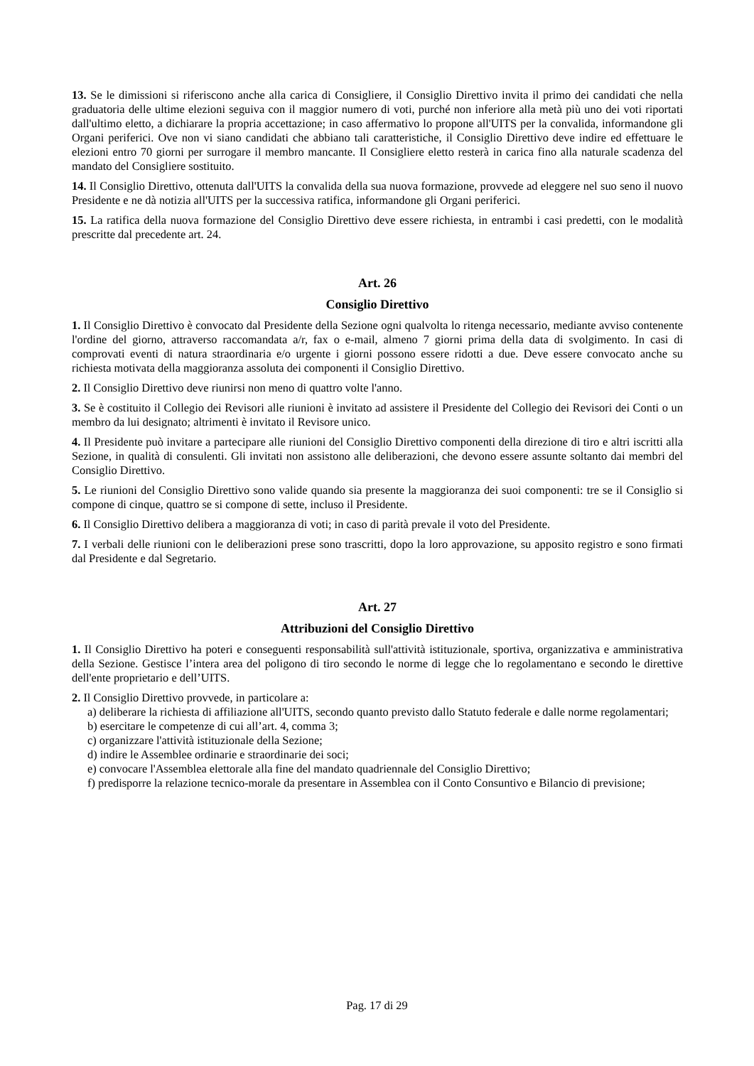13. Se le dimissioni si riferiscono anche alla carica di Consigliere, il Consiglio Direttivo invita il primo dei candidati che nella graduatoria delle ultime elezioni seguiva con il maggior numero di voti, purché non inferiore alla metà più uno dei voti riportati dall'ultimo eletto, a dichiarare la propria accettazione; in caso affermativo lo propone all'UITS per la convalida, informandone gli Organi periferici. Ove non vi siano candidati che abbiano tali caratteristiche, il Consiglio Direttivo deve indire ed effettuare le elezioni entro 70 giorni per surrogare il membro mancante. Il Consigliere eletto resterà in carica fino alla naturale scadenza del mandato del Consigliere sostituito.
14. Il Consiglio Direttivo, ottenuta dall'UITS la convalida della sua nuova formazione, provvede ad eleggere nel suo seno il nuovo Presidente e ne dà notizia all'UITS per la successiva ratifica, informandone gli Organi periferici.
15. La ratifica della nuova formazione del Consiglio Direttivo deve essere richiesta, in entrambi i casi predetti, con le modalità prescritte dal precedente art. 24.
Art. 26
Consiglio Direttivo
1. Il Consiglio Direttivo è convocato dal Presidente della Sezione ogni qualvolta lo ritenga necessario, mediante avviso contenente l'ordine del giorno, attraverso raccomandata a/r, fax o e-mail, almeno 7 giorni prima della data di svolgimento. In casi di comprovati eventi di natura straordinaria e/o urgente i giorni possono essere ridotti a due. Deve essere convocato anche su richiesta motivata della maggioranza assoluta dei componenti il Consiglio Direttivo.
2. Il Consiglio Direttivo deve riunirsi non meno di quattro volte l'anno.
3. Se è costituito il Collegio dei Revisori alle riunioni è invitato ad assistere il Presidente del Collegio dei Revisori dei Conti o un membro da lui designato; altrimenti è invitato il Revisore unico.
4. Il Presidente può invitare a partecipare alle riunioni del Consiglio Direttivo componenti della direzione di tiro e altri iscritti alla Sezione, in qualità di consulenti. Gli invitati non assistono alle deliberazioni, che devono essere assunte soltanto dai membri del Consiglio Direttivo.
5. Le riunioni del Consiglio Direttivo sono valide quando sia presente la maggioranza dei suoi componenti: tre se il Consiglio si compone di cinque, quattro se si compone di sette, incluso il Presidente.
6. Il Consiglio Direttivo delibera a maggioranza di voti; in caso di parità prevale il voto del Presidente.
7. I verbali delle riunioni con le deliberazioni prese sono trascritti, dopo la loro approvazione, su apposito registro e sono firmati dal Presidente e dal Segretario.
Art. 27
Attribuzioni del Consiglio Direttivo
1. Il Consiglio Direttivo ha poteri e conseguenti responsabilità sull'attività istituzionale, sportiva, organizzativa e amministrativa della Sezione. Gestisce l’intera area del poligono di tiro secondo le norme di legge che lo regolamentano e secondo le direttive dell'ente proprietario e dell’UITS.
2. Il Consiglio Direttivo provvede, in particolare a:
a) deliberare la richiesta di affiliazione all'UITS, secondo quanto previsto dallo Statuto federale e dalle norme regolamentari;
b) esercitare le competenze di cui all’art. 4, comma 3;
c) organizzare l'attività istituzionale della Sezione;
d) indire le Assemblee ordinarie e straordinarie dei soci;
e) convocare l'Assemblea elettorale alla fine del mandato quadriennale del Consiglio Direttivo;
f) predisporre la relazione tecnico-morale da presentare in Assemblea con il Conto Consuntivo e Bilancio di previsione;
Pag. 17 di 29